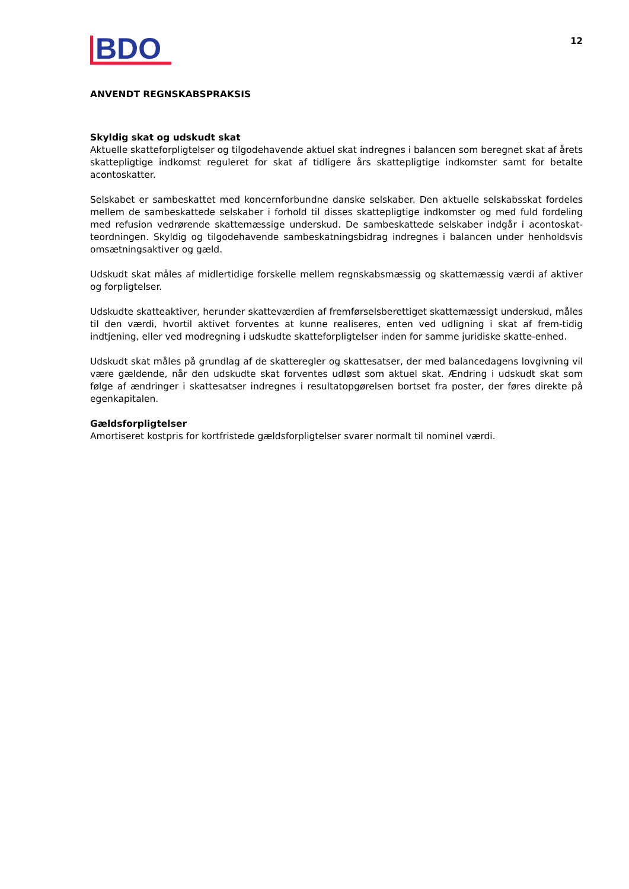BDO
12
ANVENDT REGNSKABSPRAKSIS
Skyldig skat og udskudt skat
Aktuelle skatteforpligtelser og tilgodehavende aktuel skat indregnes i balancen som beregnet skat af årets skattepligtige indkomst reguleret for skat af tidligere års skattepligtige indkomster samt for betalte acontoskatter.
Selskabet er sambeskattet med koncernforbundne danske selskaber. Den aktuelle selskabsskat fordeles mellem de sambeskattede selskaber i forhold til disses skattepligtige indkomster og med fuld fordeling med refusion vedrørende skattemæssige underskud. De sambeskattede selskaber indgår i acontoskat-teordningen. Skyldig og tilgodehavende sambeskatningsbidrag indregnes i balancen under henholdsvis omsætningsaktiver og gæld.
Udskudt skat måles af midlertidige forskelle mellem regnskabsmæssig og skattemæssig værdi af aktiver og forpligtelser.
Udskudte skatteaktiver, herunder skatteværdien af fremførselsberettiget skattemæssigt underskud, måles til den værdi, hvortil aktivet forventes at kunne realiseres, enten ved udligning i skat af frem-tidig indtjening, eller ved modregning i udskudte skatteforpligtelser inden for samme juridiske skatte-enhed.
Udskudt skat måles på grundlag af de skatteregler og skattesatser, der med balancedagens lovgivning vil være gældende, når den udskudte skat forventes udløst som aktuel skat. Ændring i udskudt skat som følge af ændringer i skattesatser indregnes i resultatopgørelsen bortset fra poster, der føres direkte på egenkapitalen.
Gældsforpligtelser
Amortiseret kostpris for kortfristede gældsforpligtelser svarer normalt til nominel værdi.